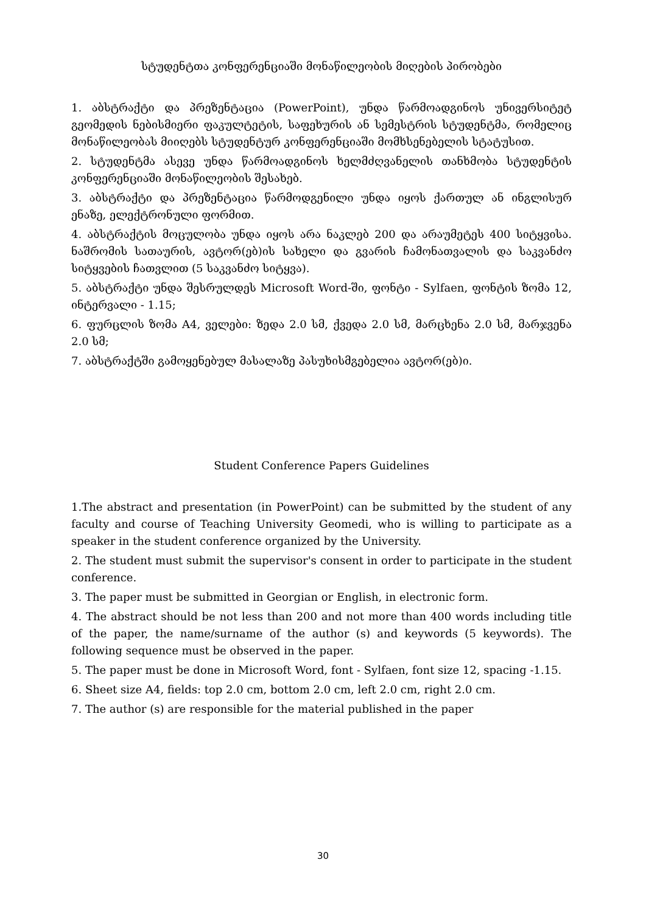სტუდენტთა კონფერენციაში მონაწილეობის მიღების პირობები
1. აბსტრაქტი და პრეზენტაცია (PowerPoint), უნდა წარმოადგინოს უნივერსიტეტ გეომედის ნებისმიერი ფაკულტეტის, საფეხურის ან სემესტრის სტუდენტმა, რომელიც მონაწილეობას მიიღებს სტუდენტურ კონფერენციაში მომხსენებელის სტატუსით.
2. სტუდენტმა ასევე უნდა წარმოადგინოს ხელმძღვანელის თანხმობა სტუდენტის კონფერენციაში მონაწილეობის შესახებ.
3. აბსტრაქტი და პრეზენტაცია წარმოდგენილი უნდა იყოს ქართულ ან ინგლისურ ენაზე, ელექტრონული ფორმით.
4. აბსტრაქტის მოცულობა უნდა იყოს არა ნაკლებ 200 და არაუმეტეს 400 სიტყვისა. ნაშრომის სათაურის, ავტორ(ებ)ის სახელი და გვარის ჩამონათვალის და საკვანძო სიტყვების ჩათვლით (5 საკვანძო სიტყვა).
5. აბსტრაქტი უნდა შესრულდეს Microsoft Word-ში, ფონტი - Sylfaen, ფონტის ზომა 12, ინტერვალი - 1.15;
6. ფურცლის ზომა A4, ველები: ზედა 2.0 სმ, ქვედა 2.0 სმ, მარცხენა 2.0 სმ, მარჯვენა 2.0 სმ;
7. აბსტრაქტში გამოყენებულ მასალაზე პასუხისმგებელია ავტორ(ებ)ი.
Student Conference Papers Guidelines
1.The abstract and presentation (in PowerPoint) can be submitted by the student of any faculty and course of Teaching University Geomedi, who is willing to participate as a speaker in the student conference organized by the University.
2. The student must submit the supervisor's consent in order to participate in the student conference.
3. The paper must be submitted in Georgian or English, in electronic form.
4. The abstract should be not less than 200 and not more than 400 words including title of the paper, the name/surname of the author (s) and keywords (5 keywords). The following sequence must be observed in the paper.
5. The paper must be done in Microsoft Word, font - Sylfaen, font size 12, spacing -1.15.
6. Sheet size A4, fields: top 2.0 cm, bottom 2.0 cm, left 2.0 cm, right 2.0 cm.
7. The author (s) are responsible for the material published in the paper
30